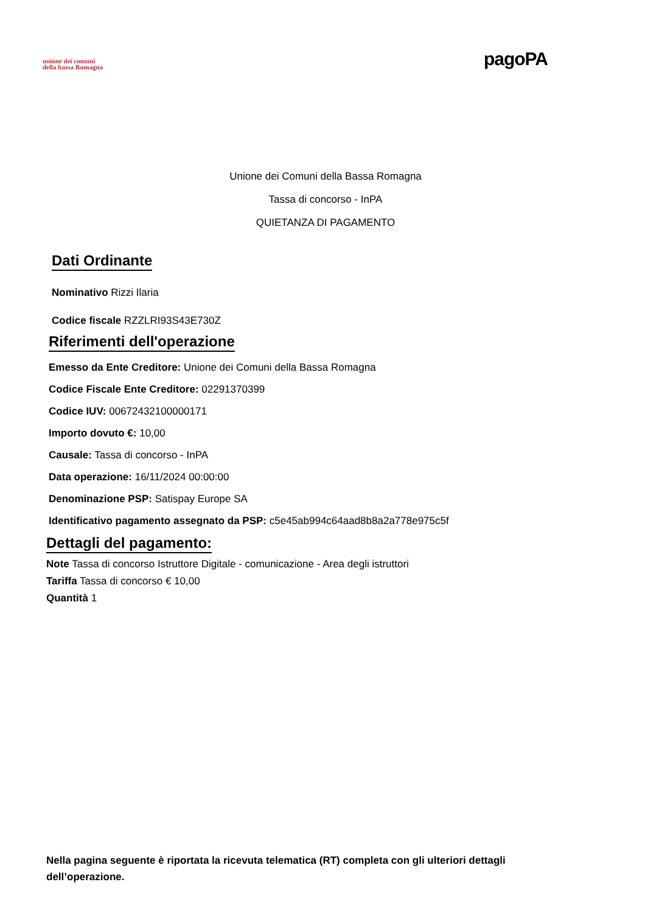unione dei comuni
della bassa Romagna
pagoPA
Unione dei Comuni della Bassa Romagna
Tassa di concorso - InPA
QUIETANZA DI PAGAMENTO
Dati Ordinante
Nominativo Rizzi Ilaria
Codice fiscale RZZLRI93S43E730Z
Riferimenti dell'operazione
Emesso da Ente Creditore: Unione dei Comuni della Bassa Romagna
Codice Fiscale Ente Creditore: 02291370399
Codice IUV: 00672432100000171
Importo dovuto €: 10,00
Causale: Tassa di concorso - InPA
Data operazione: 16/11/2024 00:00:00
Denominazione PSP: Satispay Europe SA
Identificativo pagamento assegnato da PSP: c5e45ab994c64aad8b8a2a778e975c5f
Dettagli del pagamento:
Note Tassa di concorso Istruttore Digitale - comunicazione - Area degli istruttori
Tariffa Tassa di concorso € 10,00
Quantità 1
Nella pagina seguente è riportata la ricevuta telematica (RT) completa con gli ulteriori dettagli dell’operazione.